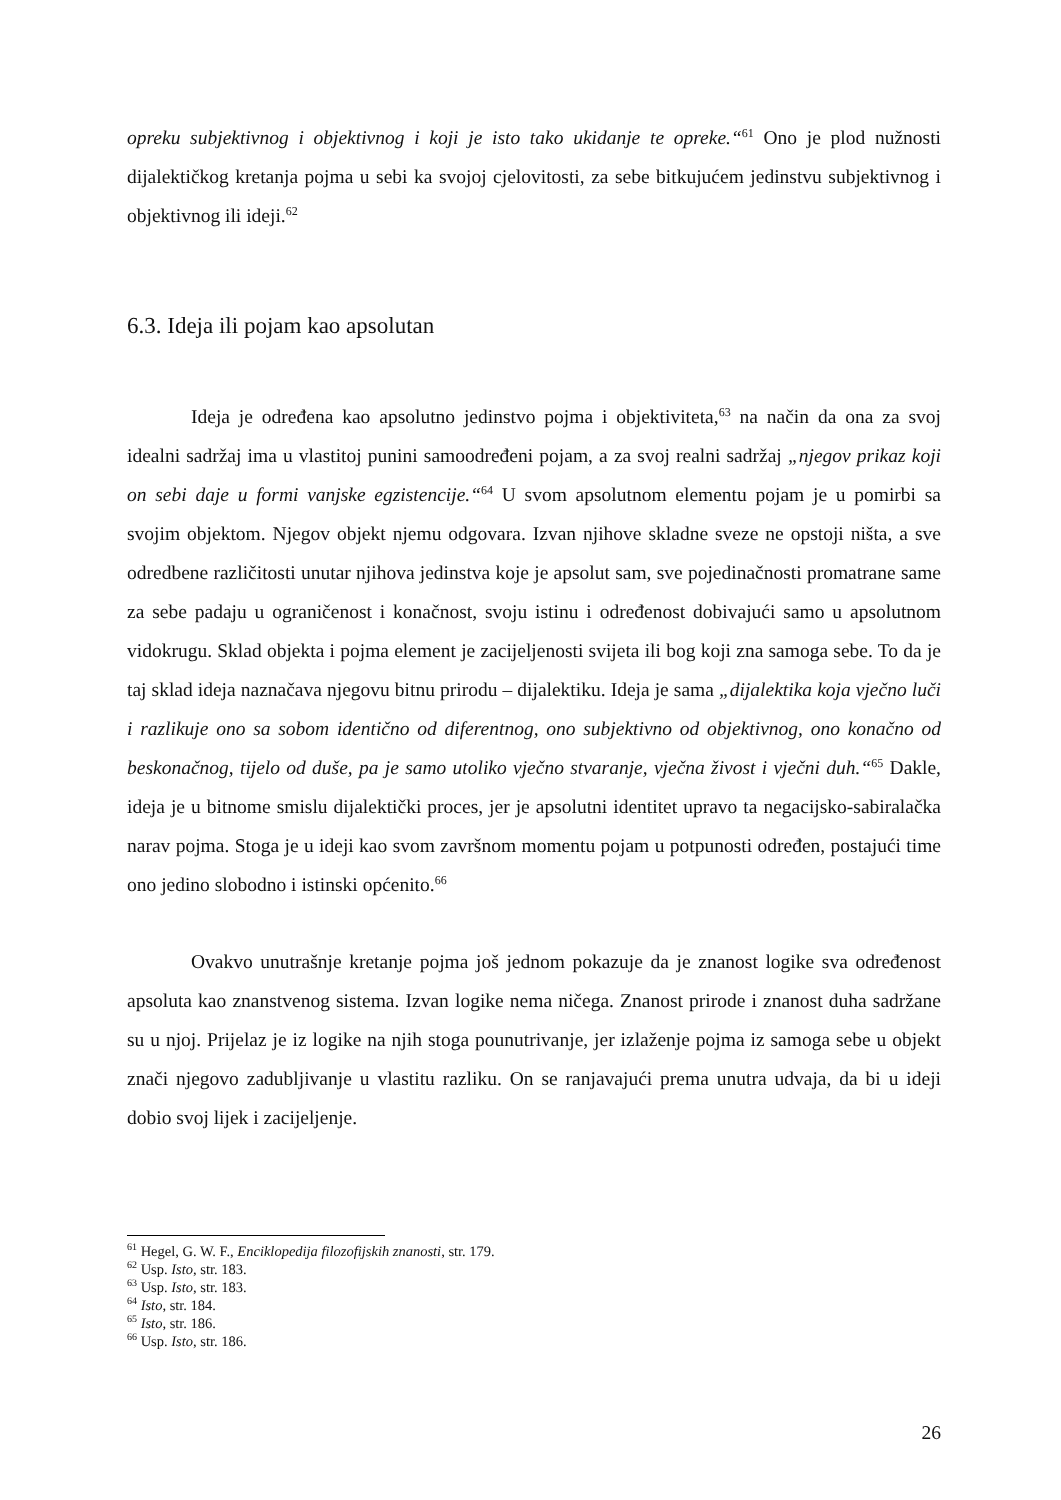opreku subjektivnog i objektivnog i koji je isto tako ukidanje te opreke.“<sup>61</sup> Ono je plod nužnosti dijalektičkog kretanja pojma u sebi ka svojoj cjelovitosti, za sebe bitkujućem jedinstvu subjektivnog i objektivnog ili ideji.<sup>62</sup>
6.3. Ideja ili pojam kao apsolutan
Ideja je određena kao apsolutno jedinstvo pojma i objektiviteta,<sup>63</sup> na način da ona za svoj idealni sadržaj ima u vlastitoj punini samoodređeni pojam, a za svoj realni sadržaj „njegov prikaz koji on sebi daje u formi vanjske egzistencije.“<sup>64</sup> U svom apsolutnom elementu pojam je u pomirbi sa svojim objektom. Njegov objekt njemu odgovara. Izvan njihove skladne sveze ne opstoji ništa, a sve odredbene različitosti unutar njihova jedinstva koje je apsolut sam, sve pojedinačnosti promatrane same za sebe padaju u ograničenost i konačnost, svoju istinu i određenost dobivajući samo u apsolutnom vidokrugu. Sklad objekta i pojma element je zacijeljenosti svijeta ili bog koji zna samoga sebe. To da je taj sklad ideja naznačava njegovu bitnu prirodu – dijalektiku. Ideja je sama „dijalektika koja vječno luči i razlikuje ono sa sobom identično od diferentnog, ono subjektivno od objektivnog, ono konačno od beskonačnog, tijelo od duše, pa je samo utoliko vječno stvaranje, vječna živost i vječni duh.“<sup>65</sup> Dakle, ideja je u bitnome smislu dijalektički proces, jer je apsolutni identitet upravo ta negacijsko-sabiralačka narav pojma. Stoga je u ideji kao svom završnom momentu pojam u potpunosti određen, postajući time ono jedino slobodno i istinski općenito.<sup>66</sup>
Ovakvo unutrašnje kretanje pojma još jednom pokazuje da je znanost logike sva određenost apsoluta kao znanstvenog sistema. Izvan logike nema ničega. Znanost prirode i znanost duha sadržane su u njoj. Prijelaz je iz logike na njih stoga pounutrivanje, jer izlaženje pojma iz samoga sebe u objekt znači njegovo zadubljivanje u vlastitu razliku. On se ranjavajući prema unutra udvaja, da bi u ideji dobio svoj lijek i zacijeljenje.
<sup>61</sup> Hegel, G. W. F., Enciklopedija filozofijskih znanosti, str. 179.
<sup>62</sup> Usp. Isto, str. 183.
<sup>63</sup> Usp. Isto, str. 183.
<sup>64</sup> Isto, str. 184.
<sup>65</sup> Isto, str. 186.
<sup>66</sup> Usp. Isto, str. 186.
26